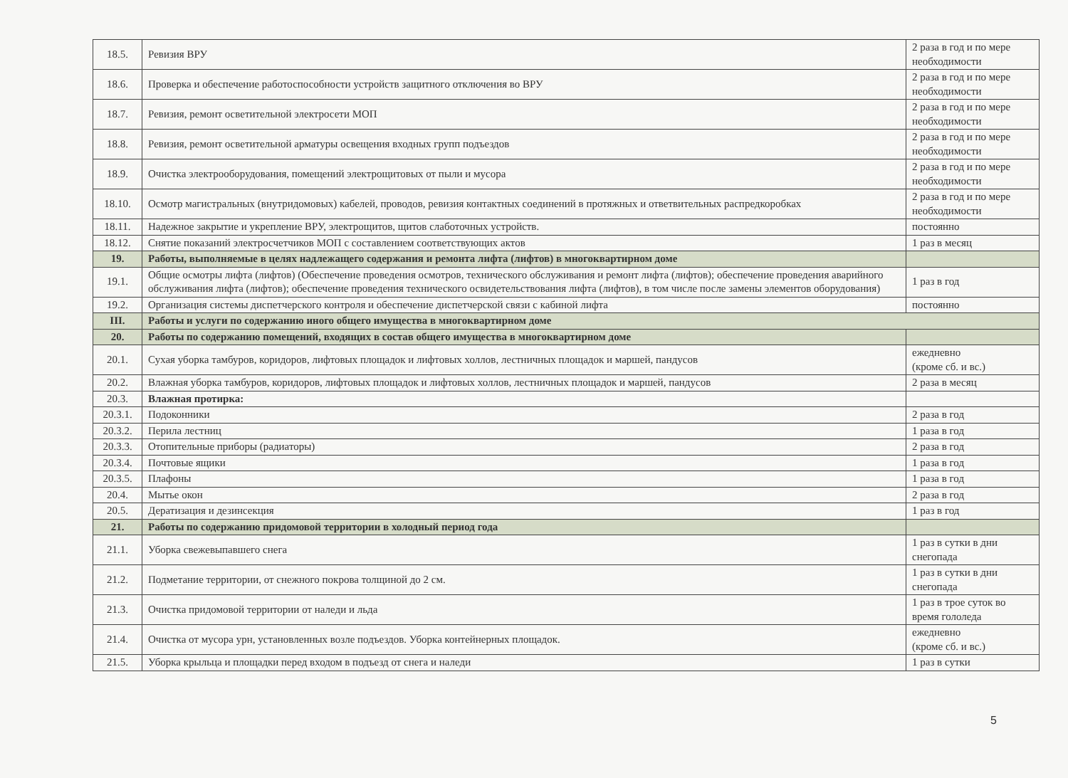| 18.5. | Ревизия ВРУ | 2 раза в год и по мере необходимости |
| 18.6. | Проверка и обеспечение работоспособности устройств защитного отключения во ВРУ | 2 раза в год и по мере необходимости |
| 18.7. | Ревизия, ремонт осветительной электросети МОП | 2 раза в год и по мере необходимости |
| 18.8. | Ревизия, ремонт осветительной арматуры освещения входных групп подъездов | 2 раза в год и по мере необходимости |
| 18.9. | Очистка электрооборудования, помещений электрощитовых от пыли и мусора | 2 раза в год и по мере необходимости |
| 18.10. | Осмотр магистральных (внутридомовых) кабелей, проводов, ревизия контактных соединений в протяжных и ответвительных распредкоробках | 2 раза в год и по мере необходимости |
| 18.11. | Надежное закрытие и укрепление ВРУ, электрощитов, щитов слаботочных устройств. | постоянно |
| 18.12. | Снятие показаний электросчетчиков МОП с составлением соответствующих актов | 1 раз в месяц |
| 19. | Работы, выполняемые в целях надлежащего содержания и ремонта лифта (лифтов) в многоквартирном доме | |
| 19.1. | Общие осмотры лифта (лифтов) (Обеспечение проведения осмотров, технического обслуживания и ремонт лифта (лифтов); обеспечение проведения аварийного обслуживания лифта (лифтов); обеспечение проведения технического освидетельствования лифта (лифтов), в том числе после замены элементов оборудования) | 1 раз в год |
| 19.2. | Организация системы диспетчерского контроля и обеспечение диспетчерской связи с кабиной лифта | постоянно |
| III. | Работы и услуги по содержанию иного общего имущества в многоквартирном доме | |
| 20. | Работы по содержанию помещений, входящих в состав общего имущества в многоквартирном доме | |
| 20.1. | Сухая уборка тамбуров, коридоров, лифтовых площадок и лифтовых холлов, лестничных площадок и маршей, пандусов | ежедневно (кроме сб. и вс.) |
| 20.2. | Влажная уборка тамбуров, коридоров, лифтовых площадок и лифтовых холлов, лестничных площадок и маршей, пандусов | 2 раза в месяц |
| 20.3. | Влажная протирка: | |
| 20.3.1. | Подоконники | 2 раза в год |
| 20.3.2. | Перила лестниц | 1 раза в год |
| 20.3.3. | Отопительные приборы (радиаторы) | 2 раза в год |
| 20.3.4. | Почтовые ящики | 1 раза в год |
| 20.3.5. | Плафоны | 1 раза в год |
| 20.4. | Мытье окон | 2 раза в год |
| 20.5. | Дератизация и дезинсекция | 1 раз в год |
| 21. | Работы по содержанию придомовой территории в холодный период года | |
| 21.1. | Уборка свежевыпавшего снега | 1 раз в сутки в дни снегопада |
| 21.2. | Подметание территории, от снежного покрова толщиной до 2 см. | 1 раз в сутки в дни снегопада |
| 21.3. | Очистка придомовой территории от наледи и льда | 1 раз в трое суток во время гололеда |
| 21.4. | Очистка от мусора урн, установленных возле подъездов. Уборка контейнерных площадок. | ежедневно (кроме сб. и вс.) |
| 21.5. | Уборка крыльца и площадки перед входом в подъезд от снега и наледи | 1 раз в сутки |
5